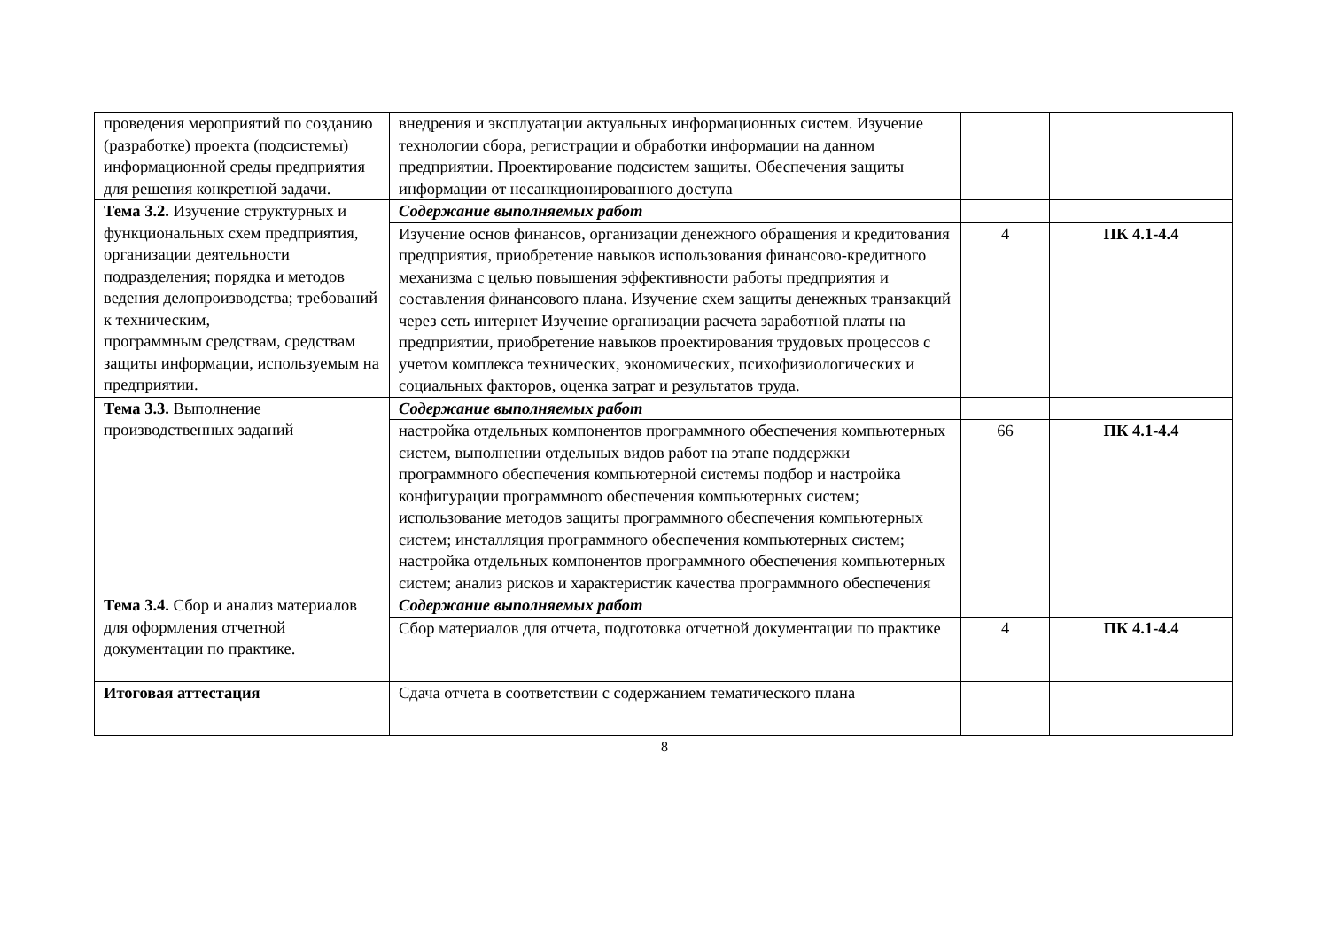| проведения мероприятий по созданию (разработке) проекта (подсистемы) информационной среды предприятия для решения конкретной задачи. | внедрения и эксплуатации актуальных информационных систем. Изучение технологии сбора, регистрации и обработки информации на данном предприятии. Проектирование подсистем защиты. Обеспечения защиты информации от несанкционированного доступа | | |
| Тема 3.2. Изучение структурных и функциональных схем предприятия, организации деятельности подразделения; порядка и методов ведения делопроизводства; требований к техническим, программным средствам, средствам защиты информации, используемым на предприятии. | Содержание выполняемых работ | | |
| | Изучение основ финансов, организации денежного обращения и кредитования предприятия, приобретение навыков использования финансово-кредитного механизма с целью повышения эффективности работы предприятия и составления финансового плана. Изучение схем защиты денежных транзакций через сеть интернет Изучение организации расчета заработной платы на предприятии, приобретение навыков проектирования трудовых процессов с учетом комплекса технических, экономических, психофизиологических и социальных факторов, оценка затрат и результатов труда. | 4 | ПК 4.1-4.4 |
| Тема 3.3. Выполнение производственных заданий | Содержание выполняемых работ | | |
| | настройка отдельных компонентов программного обеспечения компьютерных систем, выполнении отдельных видов работ на этапе поддержки программного обеспечения компьютерной системы подбор и настройка конфигурации программного обеспечения компьютерных систем; использование методов защиты программного обеспечения компьютерных систем; инсталляция программного обеспечения компьютерных систем; настройка отдельных компонентов программного обеспечения компьютерных систем; анализ рисков и характеристик качества программного обеспечения | 66 | ПК 4.1-4.4 |
| Тема 3.4. Сбор и анализ материалов для оформления отчетной документации по практике. | Содержание выполняемых работ | | |
| | Сбор материалов для отчета, подготовка отчетной документации по практике | 4 | ПК 4.1-4.4 |
| Итоговая аттестация | Сдача отчета в соответствии с содержанием тематического плана | | |
8